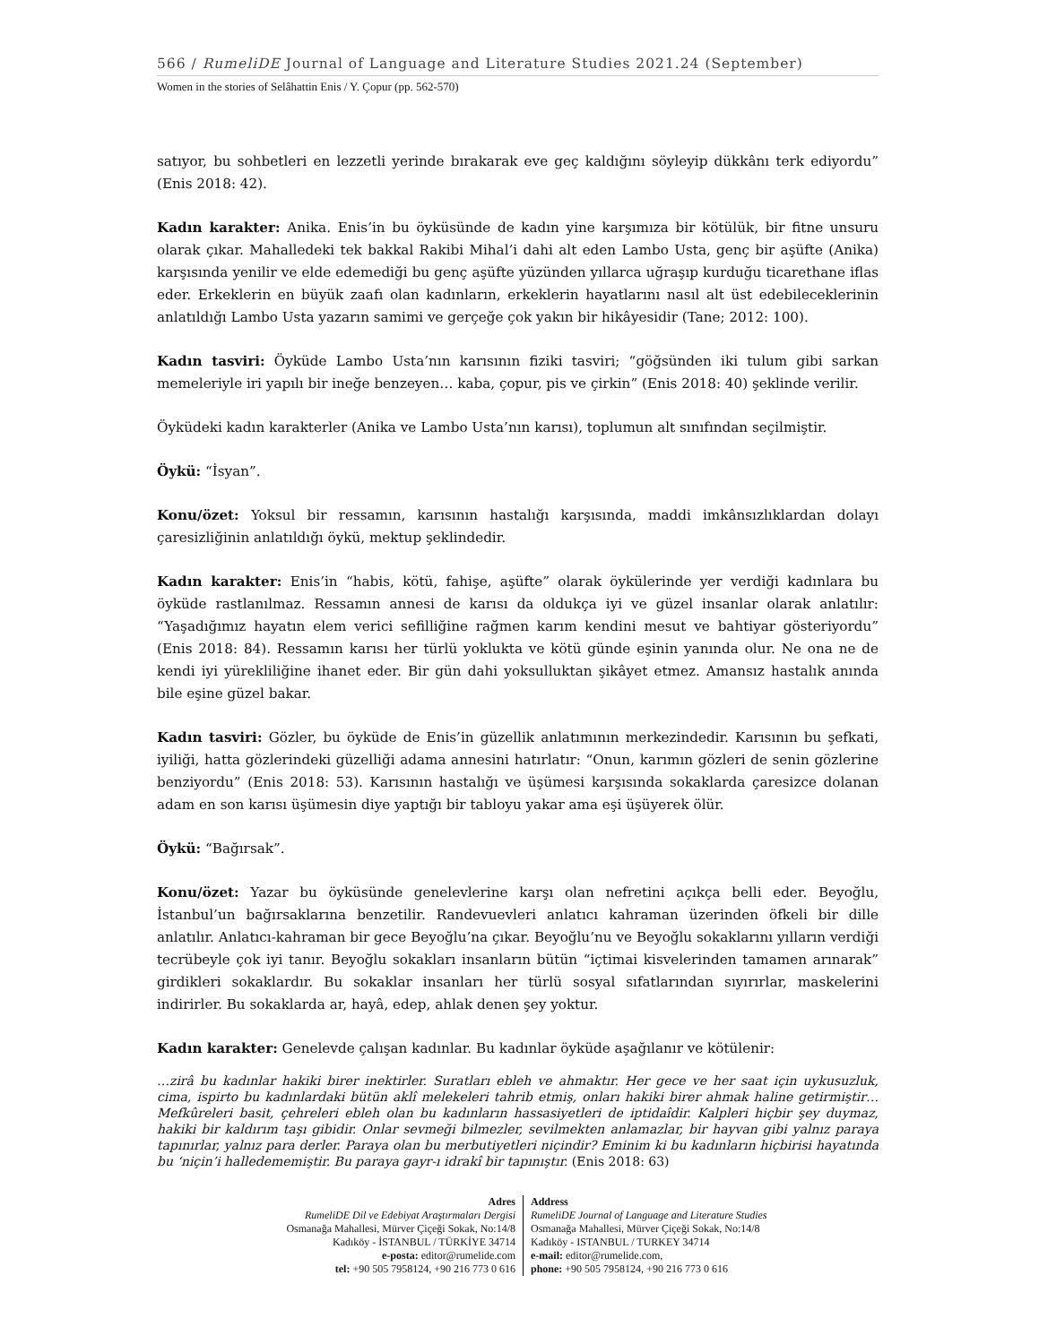566 / RumeliDE Journal of Language and Literature Studies 2021.24 (September)
Women in the stories of Selâhattin Enis / Y. Çopur (pp. 562-570)
satıyor, bu sohbetleri en lezzetli yerinde bırakarak eve geç kaldığını söyleyip dükkânı terk ediyordu” (Enis 2018: 42).
Kadın karakter: Anika. Enis’in bu öyküsünde de kadın yine karşımıza bir kötülük, bir fitne unsuru olarak çıkar. Mahalledeki tek bakkal Rakibi Mihal’i dahi alt eden Lambo Usta, genç bir aşüfte (Anika) karşısında yenilir ve elde edemediği bu genç aşüfte yüzünden yıllarca uğraşıp kurduğu ticarethane iflas eder. Erkeklerin en büyük zaafı olan kadınların, erkeklerin hayatlarını nasıl alt üst edebileceklerinin anlatıldığı Lambo Usta yazarın samimi ve gerçeğe çok yakın bir hikâyesidir (Tane; 2012: 100).
Kadın tasviri: Öyküde Lambo Usta’nın karısının fiziki tasviri; “göğsünden iki tulum gibi sarkan memeleriyle iri yapılı bir ineğe benzeyen… kaba, çopur, pis ve çirkin” (Enis 2018: 40) şeklinde verilir.
Öyküdeki kadın karakterler (Anika ve Lambo Usta’nın karısı), toplumun alt sınıfından seçilmiştir.
Öykü: “İsyan”.
Konu/özet: Yoksul bir ressamın, karısının hastalığı karşısında, maddi imkânsızlıklardan dolayı çaresizliğinin anlatıldığı öykü, mektup şeklindedir.
Kadın karakter: Enis’in “habis, kötü, fahişe, aşüfte” olarak öykülerinde yer verdiği kadınlara bu öyküde rastlanılmaz. Ressamın annesi de karısı da oldukça iyi ve güzel insanlar olarak anlatılır: “Yaşadığımız hayatın elem verici sefilliğine rağmen karım kendini mesut ve bahtiyar gösteriyordu” (Enis 2018: 84). Ressamın karısı her türlü yoklukta ve kötü günde eşinin yanında olur. Ne ona ne de kendi iyi yürekliliğine ihanet eder. Bir gün dahi yoksulluktan şikâyet etmez. Amansız hastalık anında bile eşine güzel bakar.
Kadın tasviri: Gözler, bu öyküde de Enis’in güzellik anlatımının merkezindedir. Karısının bu şefkati, iyiliği, hatta gözlerindeki güzelliği adama annesini hatırlatır: “Onun, karımın gözleri de senin gözlerine benziyordu” (Enis 2018: 53). Karısının hastalığı ve üşümesi karşısında sokaklarda çaresizce dolanan adam en son karısı üşümesin diye yaptığı bir tabloyu yakar ama eşi üşüyerek ölür.
Öykü: “Bağırsak”.
Konu/özet: Yazar bu öyküsünde genelevlerine karşı olan nefretini açıkça belli eder. Beyoğlu, İstanbul’un bağırsaklarına benzetilir. Randevuevleri anlatıcı kahraman üzerinden öfkeli bir dille anlatılır. Anlatıcı-kahraman bir gece Beyoğlu’na çıkar. Beyoğlu’nu ve Beyoğlu sokaklarını yılların verdiği tecrübeyle çok iyi tanır. Beyoğlu sokakları insanların bütün “içtimai kisvelerinden tamamen arınarak” girdikleri sokaklardır. Bu sokaklar insanları her türlü sosyal sıfatlarından sıyırırlar, maskelerini indirirler. Bu sokaklarda ar, hayâ, edep, ahlak denen şey yoktur.
Kadın karakter: Genelevde çalışan kadınlar. Bu kadınlar öyküde aşağılanır ve kötülenir:
…zirâ bu kadınlar hakiki birer inektirler. Suratları ebleh ve ahmaktır. Her gece ve her saat için uykusuzluk, cima, ispirto bu kadınlardaki bütün aklî melekeleri tahrib etmiş, onları hakiki birer ahmak haline getirmiştir… Mefkûreleri basit, çehreleri ebleh olan bu kadınların hassasiyetleri de iptidaîdir. Kalpleri hiçbir şey duymaz, hakiki bir kaldırım taşı gibidir. Onlar sevmeği bilmezler, sevilmekten anlamazlar, bir hayvan gibi yalnız paraya tapınırlar, yalnız para derler. Paraya olan bu merbutiyetleri niçindir? Eminim ki bu kadınların hiçbirisi hayatında bu ‘niçin’i halledememiştir. Bu paraya gayr-ı idrakî bir tapınıştır. (Enis 2018: 63)
Adres
RumeliDE Dil ve Edebiyat Araştırmaları Dergisi
Osmanağa Mahallesi, Mürver Çiçeği Sokak, No:14/8
Kadıköy - İSTANBUL / TÜRKİYE 34714
e-posta: editor@rumelide.com
tel: +90 505 7958124, +90 216 773 0 616
Address
RumeliDE Journal of Language and Literature Studies
Osmanağa Mahallesi, Mürver Çiçeği Sokak, No:14/8
Kadıköy - ISTANBUL / TURKEY 34714
e-mail: editor@rumelide.com,
phone: +90 505 7958124, +90 216 773 0 616